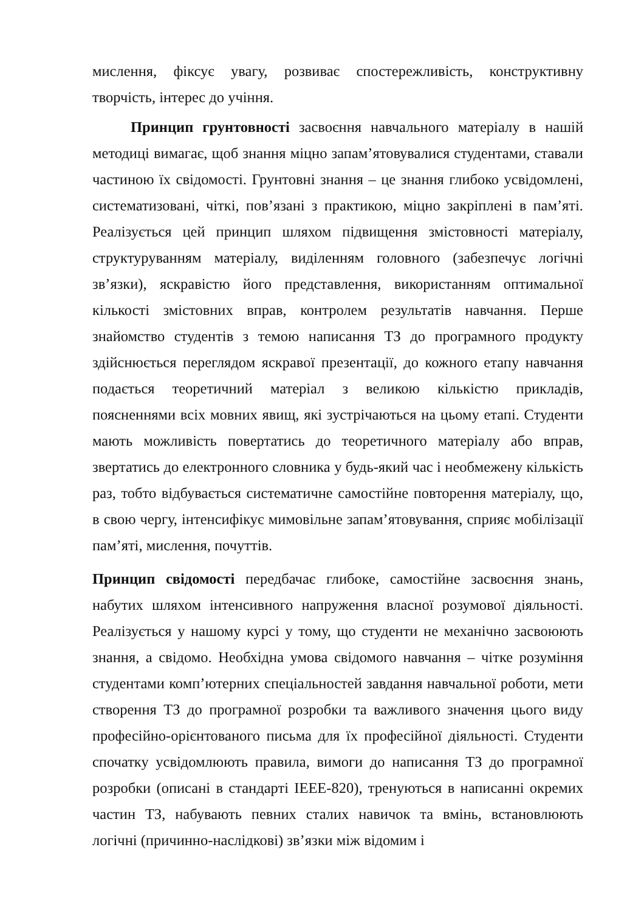мислення, фіксує увагу, розвиває спостережливість, конструктивну творчість, інтерес до учіння.
Принцип грунтовності засвоєння навчального матеріалу в нашій методиці вимагає, щоб знання міцно запам’ятовувалися студентами, ставали частиною їх свідомості. Грунтовні знання – це знання глибоко усвідомлені, систематизовані, чіткі, пов’язані з практикою, міцно закріплені в пам’яті. Реалізується цей принцип шляхом підвищення змістовності матеріалу, структуруванням матеріалу, виділенням головного (забезпечує логічні зв’язки), яскравістю його представлення, використанням оптимальної кількості змістовних вправ, контролем результатів навчання. Перше знайомство студентів з темою написання ТЗ до програмного продукту здійснюється переглядом яскравої презентації, до кожного етапу навчання подається теоретичний матеріал з великою кількістю прикладів, поясненнями всіх мовних явищ, які зустрічаються на цьому етапі. Студенти мають можливість повертатись до теоретичного матеріалу або вправ, звертатись до електронного словника у будь-який час і необмежену кількість раз, тобто відбувається систематичне самостійне повторення матеріалу, що, в свою чергу, інтенсифікує мимовільне запам’ятовування, сприяє мобілізації пам’яті, мислення, почуттів.
Принцип свідомості передбачає глибоке, самостійне засвоєння знань, набутих шляхом інтенсивного напруження власної розумової діяльності. Реалізується у нашому курсі у тому, що студенти не механічно засвоюють знання, а свідомо. Необхідна умова свідомого навчання – чітке розуміння студентами комп’ютерних спеціальностей завдання навчальної роботи, мети створення ТЗ до програмної розробки та важливого значення цього виду професійно-орієнтованого письма для їх професійної діяльності. Студенти спочатку усвідомлюють правила, вимоги до написання ТЗ до програмної розробки (описані в стандарті IEEE-820), тренуються в написанні окремих частин ТЗ, набувають певних сталих навичок та вмінь, встановлюють логічні (причинно-наслідкові) зв’язки між відомим і